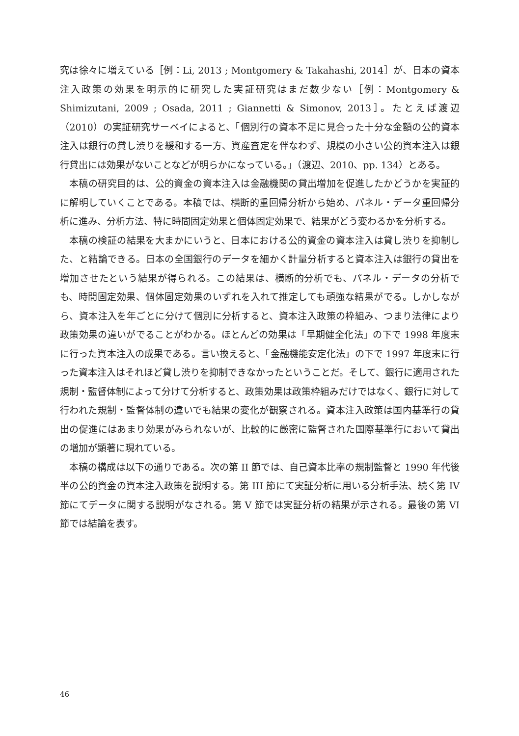究は徐々に増えている［例：Li, 2013 ; Montgomery & Takahashi, 2014］が、日本の資本注入政策の効果を明示的に研究した実証研究はまだ数少ない［例：Montgomery & Shimizutani, 2009 ; Osada, 2011 ; Giannetti & Simonov, 2013］。たとえば渡辺（2010）の実証研究サーベイによると、「個別行の資本不足に見合った十分な金額の公的資本注入は銀行の貸し渋りを緩和する一方、資産査定を伴なわず、規模の小さい公的資本注入は銀行貸出には効果がないことなどが明らかになっている。」（渡辺、2010、pp. 134）とある。
本稿の研究目的は、公的資金の資本注入は金融機関の貸出増加を促進したかどうかを実証的に解明していくことである。本稿では、横断的重回帰分析から始め、パネル・データ重回帰分析に進み、分析方法、特に時間固定効果と個体固定効果で、結果がどう変わるかを分析する。
本稿の検証の結果を大まかにいうと、日本における公的資金の資本注入は貸し渋りを抑制した、と結論できる。日本の全国銀行のデータを細かく計量分析すると資本注入は銀行の貸出を増加させたという結果が得られる。この結果は、横断的分析でも、パネル・データの分析でも、時間固定効果、個体固定効果のいずれを入れて推定しても頑強な結果がでる。しかしながら、資本注入を年ごとに分けて個別に分析すると、資本注入政策の枠組み、つまり法律により政策効果の違いがでることがわかる。ほとんどの効果は「早期健全化法」の下で 1998 年度末に行った資本注入の成果である。言い換えると、「金融機能安定化法」の下で 1997 年度末に行った資本注入はそれほど貸し渋りを抑制できなかったということだ。そして、銀行に適用された規制・監督体制によって分けて分析すると、政策効果は政策枠組みだけではなく、銀行に対して行われた規制・監督体制の違いでも結果の変化が観察される。資本注入政策は国内基準行の貸出の促進にはあまり効果がみられないが、比較的に厳密に監督された国際基準行において貸出の増加が顕著に現れている。
本稿の構成は以下の通りである。次の第 II 節では、自己資本比率の規制監督と 1990 年代後半の公的資金の資本注入政策を説明する。第 III 節にて実証分析に用いる分析手法、続く第 IV 節にてデータに関する説明がなされる。第 V 節では実証分析の結果が示される。最後の第 VI 節では結論を表す。
46